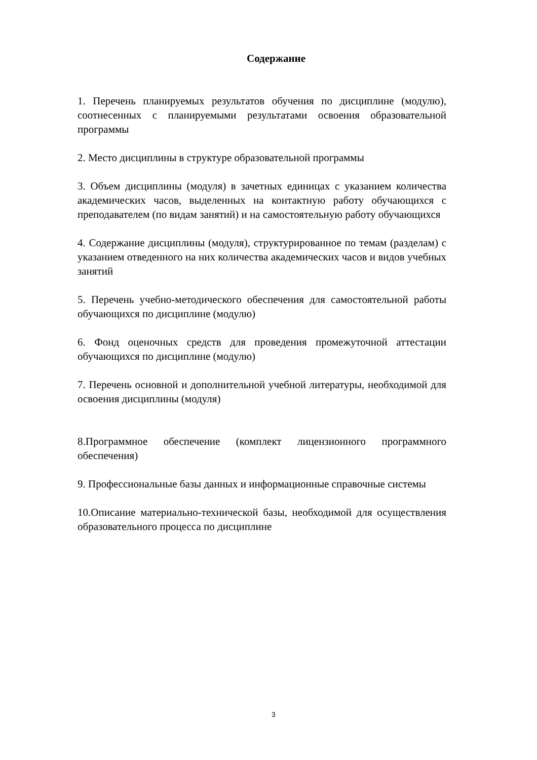Содержание
1. Перечень планируемых результатов обучения по дисциплине (модулю), соотнесенных с планируемыми результатами освоения образовательной программы
2. Место дисциплины в структуре образовательной программы
3. Объем дисциплины (модуля) в зачетных единицах с указанием количества академических часов, выделенных на контактную работу обучающихся с преподавателем (по видам занятий) и на самостоятельную работу обучающихся
4. Содержание дисциплины (модуля), структурированное по темам (разделам) с указанием отведенного на них количества академических часов и видов учебных занятий
5. Перечень учебно-методического обеспечения для самостоятельной работы обучающихся по дисциплине (модулю)
6. Фонд оценочных средств для проведения промежуточной аттестации обучающихся по дисциплине (модулю)
7. Перечень основной и дополнительной учебной литературы, необходимой для освоения дисциплины (модуля)
8.Программное обеспечение (комплект лицензионного программного обеспечения)
9. Профессиональные базы данных и информационные справочные системы
10.Описание материально-технической базы, необходимой для осуществления образовательного процесса по дисциплине
3